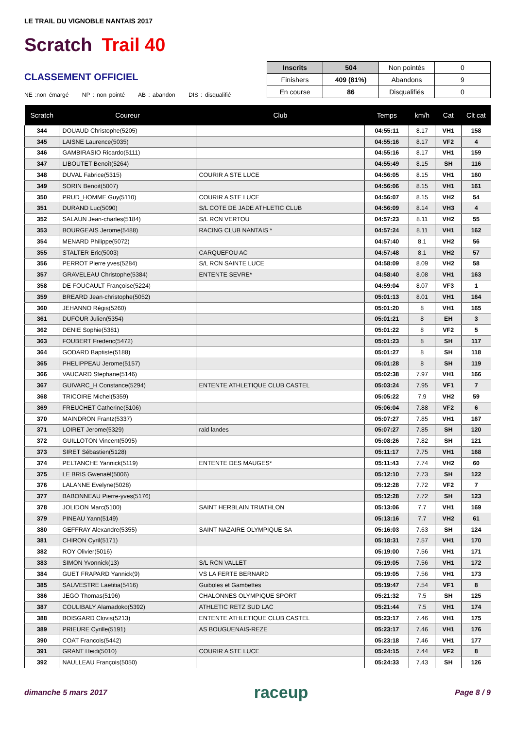LE TRAIL DU VIGNOBLE NANTAIS 2017
Scratch Trail 40
CLASSEMENT OFFICIEL
NE :non émargé NP : non pointé AB : abandon DIS : disqualifié
| Inscrits | 504 | Non pointés | 0 |
| Finishers | 409 (81%) | Abandons | 9 |
| En course | 86 | Disqualifiés | 0 |
| Scratch | Coureur | Club | Temps | km/h | Cat | Clt cat |
| --- | --- | --- | --- | --- | --- | --- |
| 344 | DOUAUD Christophe(5205) | | 04:55:11 | 8.17 | VH1 | 158 |
| 345 | LAISNE Laurence(5035) | | 04:55:16 | 8.17 | VF2 | 4 |
| 346 | GAMBIRASIO Ricardo(5111) | | 04:55:16 | 8.17 | VH1 | 159 |
| 347 | LIBOUTET Benoît(5264) | | 04:55:49 | 8.15 | SH | 116 |
| 348 | DUVAL Fabrice(5315) | COURIR A STE LUCE | 04:56:05 | 8.15 | VH1 | 160 |
| 349 | SORIN Benoit(5007) | | 04:56:06 | 8.15 | VH1 | 161 |
| 350 | PRUD_HOMME Guy(5110) | COURIR A STE LUCE | 04:56:07 | 8.15 | VH2 | 54 |
| 351 | DURAND Luc(5090) | S/L COTE DE JADE ATHLETIC CLUB | 04:56:09 | 8.14 | VH3 | 4 |
| 352 | SALAUN Jean-charles(5184) | S/L RCN VERTOU | 04:57:23 | 8.11 | VH2 | 55 |
| 353 | BOURGEAIS Jerome(5488) | RACING CLUB NANTAIS * | 04:57:24 | 8.11 | VH1 | 162 |
| 354 | MENARD Philippe(5072) | | 04:57:40 | 8.1 | VH2 | 56 |
| 355 | STALTER Eric(5003) | CARQUEFOU AC | 04:57:48 | 8.1 | VH2 | 57 |
| 356 | PERROT Pierre yves(5284) | S/L RCN SAINTE LUCE | 04:58:09 | 8.09 | VH2 | 58 |
| 357 | GRAVELEAU Christophe(5384) | ENTENTE SEVRE* | 04:58:40 | 8.08 | VH1 | 163 |
| 358 | DE FOUCAULT Françoise(5224) | | 04:59:04 | 8.07 | VF3 | 1 |
| 359 | BREARD Jean-christophe(5052) | | 05:01:13 | 8.01 | VH1 | 164 |
| 360 | JEHANNO Régis(5260) | | 05:01:20 | 8 | VH1 | 165 |
| 361 | DUFOUR Julien(5354) | | 05:01:21 | 8 | EH | 3 |
| 362 | DENIE Sophie(5381) | | 05:01:22 | 8 | VF2 | 5 |
| 363 | FOUBERT Frederic(5472) | | 05:01:23 | 8 | SH | 117 |
| 364 | GODARD Baptiste(5188) | | 05:01:27 | 8 | SH | 118 |
| 365 | PHELIPPEAU Jerome(5157) | | 05:01:28 | 8 | SH | 119 |
| 366 | VAUCARD Stephane(5146) | | 05:02:38 | 7.97 | VH1 | 166 |
| 367 | GUIVARC_H Constance(5294) | ENTENTE ATHLETIQUE CLUB CASTEL | 05:03:24 | 7.95 | VF1 | 7 |
| 368 | TRICOIRE Michel(5359) | | 05:05:22 | 7.9 | VH2 | 59 |
| 369 | FREUCHET Catherine(5106) | | 05:06:04 | 7.88 | VF2 | 6 |
| 370 | MAINDRON Frantz(5337) | | 05:07:27 | 7.85 | VH1 | 167 |
| 371 | LOIRET Jerome(5329) | raid landes | 05:07:27 | 7.85 | SH | 120 |
| 372 | GUILLOTON Vincent(5095) | | 05:08:26 | 7.82 | SH | 121 |
| 373 | SIRET Sébastien(5128) | | 05:11:17 | 7.75 | VH1 | 168 |
| 374 | PELTANCHE Yannick(5119) | ENTENTE DES MAUGES* | 05:11:43 | 7.74 | VH2 | 60 |
| 375 | LE BRIS Gwenaël(5006) | | 05:12:10 | 7.73 | SH | 122 |
| 376 | LALANNE Evelyne(5028) | | 05:12:28 | 7.72 | VF2 | 7 |
| 377 | BABONNEAU Pierre-yves(5176) | | 05:12:28 | 7.72 | SH | 123 |
| 378 | JOLIDON Marc(5100) | SAINT HERBLAIN TRIATHLON | 05:13:06 | 7.7 | VH1 | 169 |
| 379 | PINEAU Yann(5149) | | 05:13:16 | 7.7 | VH2 | 61 |
| 380 | GEFFRAY Alexandre(5355) | SAINT NAZAIRE OLYMPIQUE SA | 05:16:03 | 7.63 | SH | 124 |
| 381 | CHIRON Cyril(5171) | | 05:18:31 | 7.57 | VH1 | 170 |
| 382 | ROY Olivier(5016) | | 05:19:00 | 7.56 | VH1 | 171 |
| 383 | SIMON Yvonnick(13) | S/L RCN VALLET | 05:19:05 | 7.56 | VH1 | 172 |
| 384 | GUET FRAPARD Yannick(9) | VS LA FERTE BERNARD | 05:19:05 | 7.56 | VH1 | 173 |
| 385 | SAUVESTRE Laetitia(5416) | Guiboles et Gambettes | 05:19:47 | 7.54 | VF1 | 8 |
| 386 | JEGO Thomas(5196) | CHALONNES OLYMPIQUE SPORT | 05:21:32 | 7.5 | SH | 125 |
| 387 | COULIBALY Alamadoko(5392) | ATHLETIC RETZ SUD LAC | 05:21:44 | 7.5 | VH1 | 174 |
| 388 | BOISGARD Clovis(5213) | ENTENTE ATHLETIQUE CLUB CASTEL | 05:23:17 | 7.46 | VH1 | 175 |
| 389 | PRIEURE Cyrille(5191) | AS BOUGUENAIS-REZE | 05:23:17 | 7.46 | VH1 | 176 |
| 390 | COAT Francois(5442) | | 05:23:18 | 7.46 | VH1 | 177 |
| 391 | GRANT Heidi(5010) | COURIR A STE LUCE | 05:24:15 | 7.44 | VF2 | 8 |
| 392 | NAULLEAU François(5050) | | 05:24:33 | 7.43 | SH | 126 |
dimanche 5 mars 2017 raceup Page 8 / 9